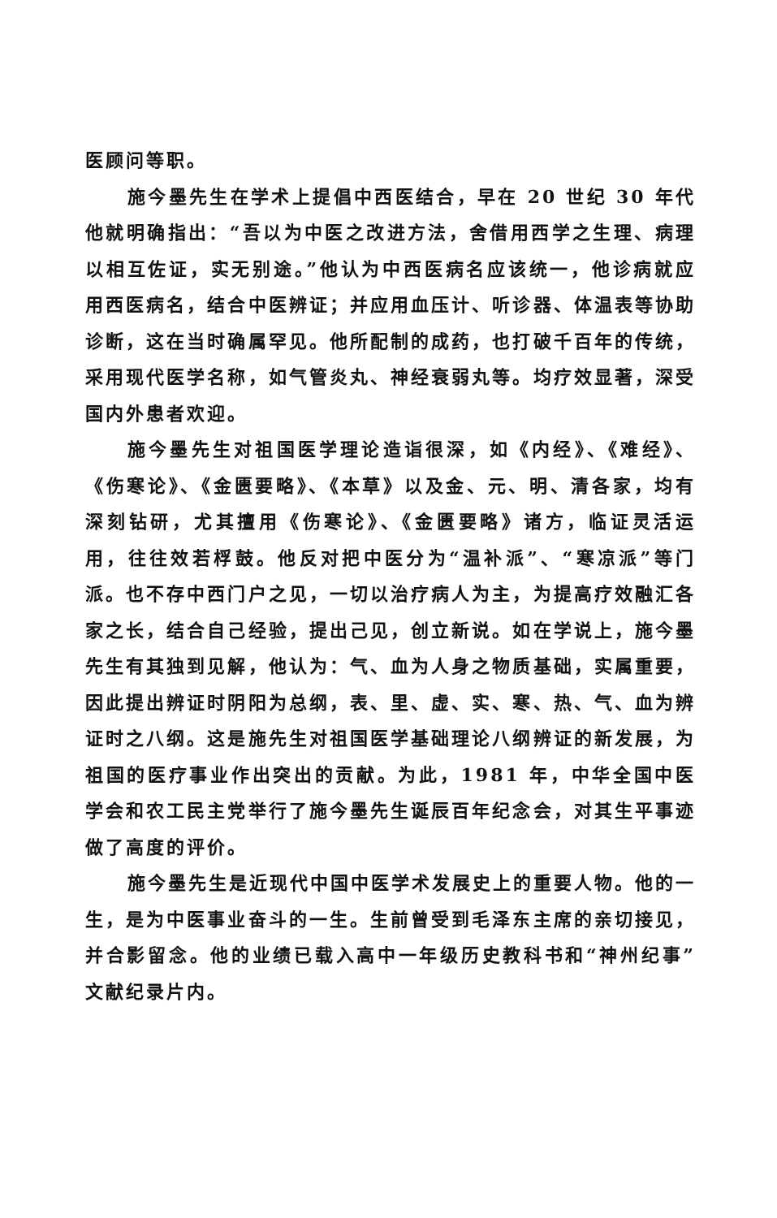医顾问等职。
施今墨先生在学术上提倡中西医结合，早在 20 世纪 30 年代他就明确指出：“吾以为中医之改进方法，舍借用西学之生理、病理以相互佐证，实无别途。”他认为中西医病名应该统一，他诊病就应用西医病名，结合中医辨证；并应用血压计、听诊器、体温表等协助诊断，这在当时确属罕见。他所配制的成药，也打破千百年的传统，采用现代医学名称，如气管炎丸、神经衰弱丸等。均疗效显著，深受国内外患者欢迎。
施今墨先生对祖国医学理论造诣很深，如《内经》、《难经》、《伤寒论》、《金匮要略》、《本草》以及金、元、明、清各家，均有深刻钻研，尤其擅用《伤寒论》、《金匮要略》诸方，临证灵活运用，往往效若桴鼓。他反对把中医分为“温补派”、“寒凉派”等门派。也不存中西门户之见，一切以治疗病人为主，为提高疗效融汇各家之长，结合自己经验，提出己见，创立新说。如在学说上，施今墨先生有其独到见解，他认为：气、血为人身之物质基础，实属重要，因此提出辨证时阴阳为总纲，表、里、虚、实、寒、热、气、血为辨证时之八纲。这是施先生对祖国医学基础理论八纲辨证的新发展，为祖国的医疗事业作出突出的贡献。为此，1981 年，中华全国中医学会和农工民主党举行了施今墨先生诞辰百年纪念会，对其生平事迹做了高度的评价。
施今墨先生是近现代中国中医学术发展史上的重要人物。他的一生，是为中医事业奋斗的一生。生前曾受到毛泽东主席的亲切接见，并合影留念。他的业绩已载入高中一年级历史教科书和“神州纪事”文献纪录片内。